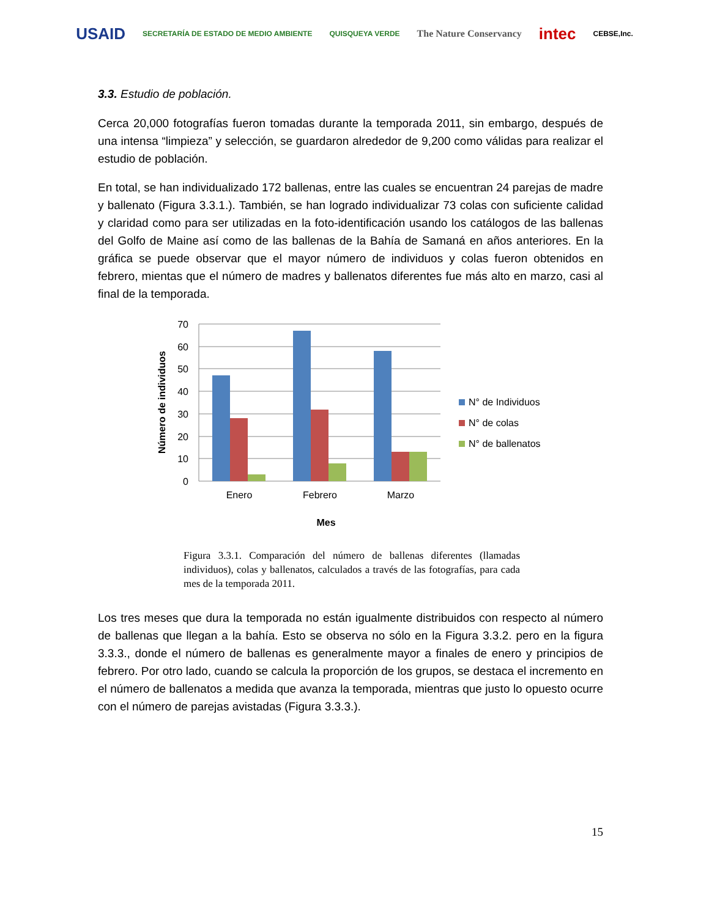USAID SECRETARÍA DE ESTADO DE MEDIO AMBIENTE QUISQUEYA VERDE The Nature Conservancy intec CEBSE,Inc.
3.3. Estudio de población.
Cerca 20,000 fotografías fueron tomadas durante la temporada 2011, sin embargo, después de una intensa “limpieza” y selección, se guardaron alrededor de 9,200 como válidas para realizar el estudio de población.
En total, se han individualizado 172 ballenas, entre las cuales se encuentran 24 parejas de madre y ballenato (Figura 3.3.1.). También, se han logrado individualizar 73 colas con suficiente calidad y claridad como para ser utilizadas en la foto-identificación usando los catálogos de las ballenas del Golfo de Maine así como de las ballenas de la Bahía de Samaná en años anteriores. En la gráfica se puede observar que el mayor número de individuos y colas fueron obtenidos en febrero, mientas que el número de madres y ballenatos diferentes fue más alto en marzo, casi al final de la temporada.
70
60
50
40
30
20
10
0
Enero
Febrero
Marzo
Mes
Número de individuos
N° de Individuos
N° de colas
N° de ballenatos
Figura 3.3.1. Comparación del número de ballenas diferentes (llamadas individuos), colas y ballenatos, calculados a través de las fotografías, para cada mes de la temporada 2011.
Los tres meses que dura la temporada no están igualmente distribuidos con respecto al número de ballenas que llegan a la bahía. Esto se observa no sólo en la Figura 3.3.2. pero en la figura 3.3.3., donde el número de ballenas es generalmente mayor a finales de enero y principios de febrero. Por otro lado, cuando se calcula la proporción de los grupos, se destaca el incremento en el número de ballenatos a medida que avanza la temporada, mientras que justo lo opuesto ocurre con el número de parejas avistadas (Figura 3.3.3.).
15